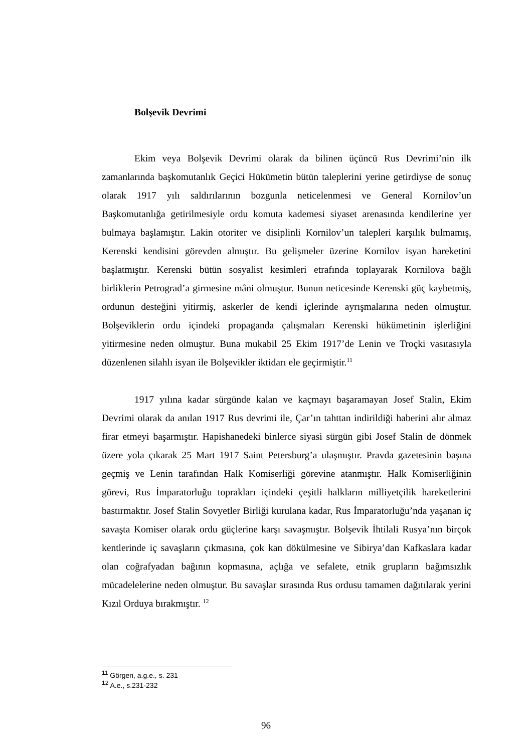Bolşevik Devrimi
Ekim veya Bolşevik Devrimi olarak da bilinen üçüncü Rus Devrimi’nin ilk zamanlarında başkomutanlık Geçici Hükümetin bütün taleplerini yerine getirdiyse de sonuç olarak 1917 yılı saldırılarının bozgunla neticelenmesi ve General Kornilov’un Başkomutanlığa getirilmesiyle ordu komuta kademesi siyaset arenasında kendilerine yer bulmaya başlamıştır. Lakin otoriter ve disiplinli Kornilov’un talepleri karşılık bulmamış, Kerenski kendisini görevden almıştır. Bu gelişmeler üzerine Kornilov isyan hareketini başlatmıştır. Kerenski bütün sosyalist kesimleri etrafında toplayarak Kornilova bağlı birliklerin Petrograd’a girmesine mâni olmuştur. Bunun neticesinde Kerenski güç kaybetmiş, ordunun desteğini yitirmiş, askerler de kendi içlerinde ayrışmalarına neden olmuştur. Bolşeviklerin ordu içindeki propaganda çalışmaları Kerenski hükümetinin işlerliğini yitirmesine neden olmuştur. Buna mukabil 25 Ekim 1917’de Lenin ve Troçki vasıtasıyla düzenlenen silahlı isyan ile Bolşevikler iktidarı ele geçirmiştir.<sup>11</sup>
1917 yılına kadar sürgünde kalan ve kaçmayı başaramayan Josef Stalin, Ekim Devrimi olarak da anılan 1917 Rus devrimi ile, Çar’ın tahttan indirildiği haberini alır almaz firar etmeyi başarmıştır. Hapishanedeki binlerce siyasi sürgün gibi Josef Stalin de dönmek üzere yola çıkarak 25 Mart 1917 Saint Petersburg’a ulaşmıştır. Pravda gazetesinin başına geçmiş ve Lenin tarafından Halk Komiserliği görevine atanmıştır. Halk Komiserliğinin görevi, Rus İmparatorluğu toprakları içindeki çeşitli halkların milliyetçilik hareketlerini bastırmaktır. Josef Stalin Sovyetler Birliği kurulana kadar, Rus İmparatorluğu’nda yaşanan iç savaşta Komiser olarak ordu güçlerine karşı savaşmıştır. Bolşevik İhtilali Rusya’nın birçok kentlerinde iç savaşların çıkmasına, çok kan dökülmesine ve Sibirya’dan Kafkaslara kadar olan coğrafyadan bağının kopmasına, açlığa ve sefalete, etnik grupların bağımsızlık mücadelelerine neden olmuştur. Bu savaşlar sırasında Rus ordusu tamamen dağıtılarak yerini Kızıl Orduya bırakmıştır. <sup>12</sup>
<sup>11</sup> Görgen, a.g.e., s. 231
<sup>12</sup> A.e., s.231-232
96